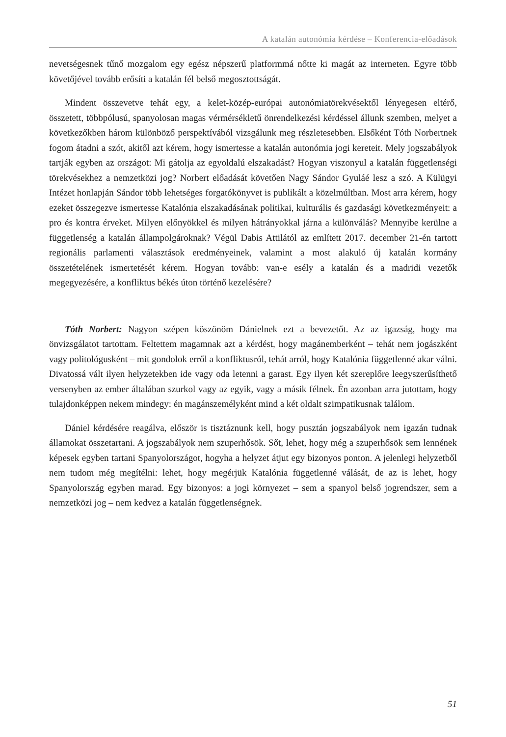A katalán autonómia kérdése – Konferencia-előadások
nevetségesnek tűnő mozgalom egy egész népszerű platformmá nőtte ki magát az interneten. Egyre több követőjével tovább erősíti a katalán fél belső megosztottságát.
Mindent összevetve tehát egy, a kelet-közép-európai autonómiatörekvésektől lényegesen eltérő, összetett, többpólusú, spanyolosan magas vérmérsékletű önrendelkezési kérdéssel állunk szemben, melyet a következőkben három különböző perspektívából vizsgálunk meg részletesebben. Elsőként Tóth Norbertnek fogom átadni a szót, akitől azt kérem, hogy ismertesse a katalán autonómia jogi kereteit. Mely jogszabályok tartják egyben az országot: Mi gátolja az egyoldalú elszakadást? Hogyan viszonyul a katalán függetlenségi törekvésekhez a nemzetközi jog? Norbert előadását követően Nagy Sándor Gyuláé lesz a szó. A Külügyi Intézet honlapján Sándor több lehetséges forgatókönyvet is publikált a közelmúltban. Most arra kérem, hogy ezeket összegezve ismertesse Katalónia elszakadásának politikai, kulturális és gazdasági következményeit: a pro és kontra érveket. Milyen előnyökkel és milyen hátrányokkal járna a különválás? Mennyibe kerülne a függetlenség a katalán állampolgároknak? Végül Dabis Attilától az említett 2017. december 21-én tartott regionális parlamenti választások eredményeinek, valamint a most alakuló új katalán kormány összetételének ismertetését kérem. Hogyan tovább: van-e esély a katalán és a madridi vezetők megegyezésére, a konfliktus békés úton történő kezelésére?
Tóth Norbert: Nagyon szépen köszönöm Dánielnek ezt a bevezetőt. Az az igazság, hogy ma önvizsgálatot tartottam. Feltettem magamnak azt a kérdést, hogy magánemberként – tehát nem jogászként vagy politológusként – mit gondolok erről a konfliktusról, tehát arról, hogy Katalónia függetlenné akar válni. Divatossá vált ilyen helyzetekben ide vagy oda letenni a garast. Egy ilyen két szereplőre leegyszerűsíthető versenyben az ember általában szurkol vagy az egyik, vagy a másik félnek. Én azonban arra jutottam, hogy tulajdonképpen nekem mindegy: én magánszemélyként mind a két oldalt szimpatikusnak találom.
Dániel kérdésére reagálva, először is tisztáznunk kell, hogy pusztán jogszabályok nem igazán tudnak államokat összetartani. A jogszabályok nem szuperhősök. Sőt, lehet, hogy még a szuperhősök sem lennének képesek egyben tartani Spanyolországot, hogyha a helyzet átjut egy bizonyos ponton. A jelenlegi helyzetből nem tudom még megítélni: lehet, hogy megérjük Katalónia függetlenné válását, de az is lehet, hogy Spanyolország egyben marad. Egy bizonyos: a jogi környezet – sem a spanyol belső jogrendszer, sem a nemzetközi jog – nem kedvez a katalán függetlenségnek.
51